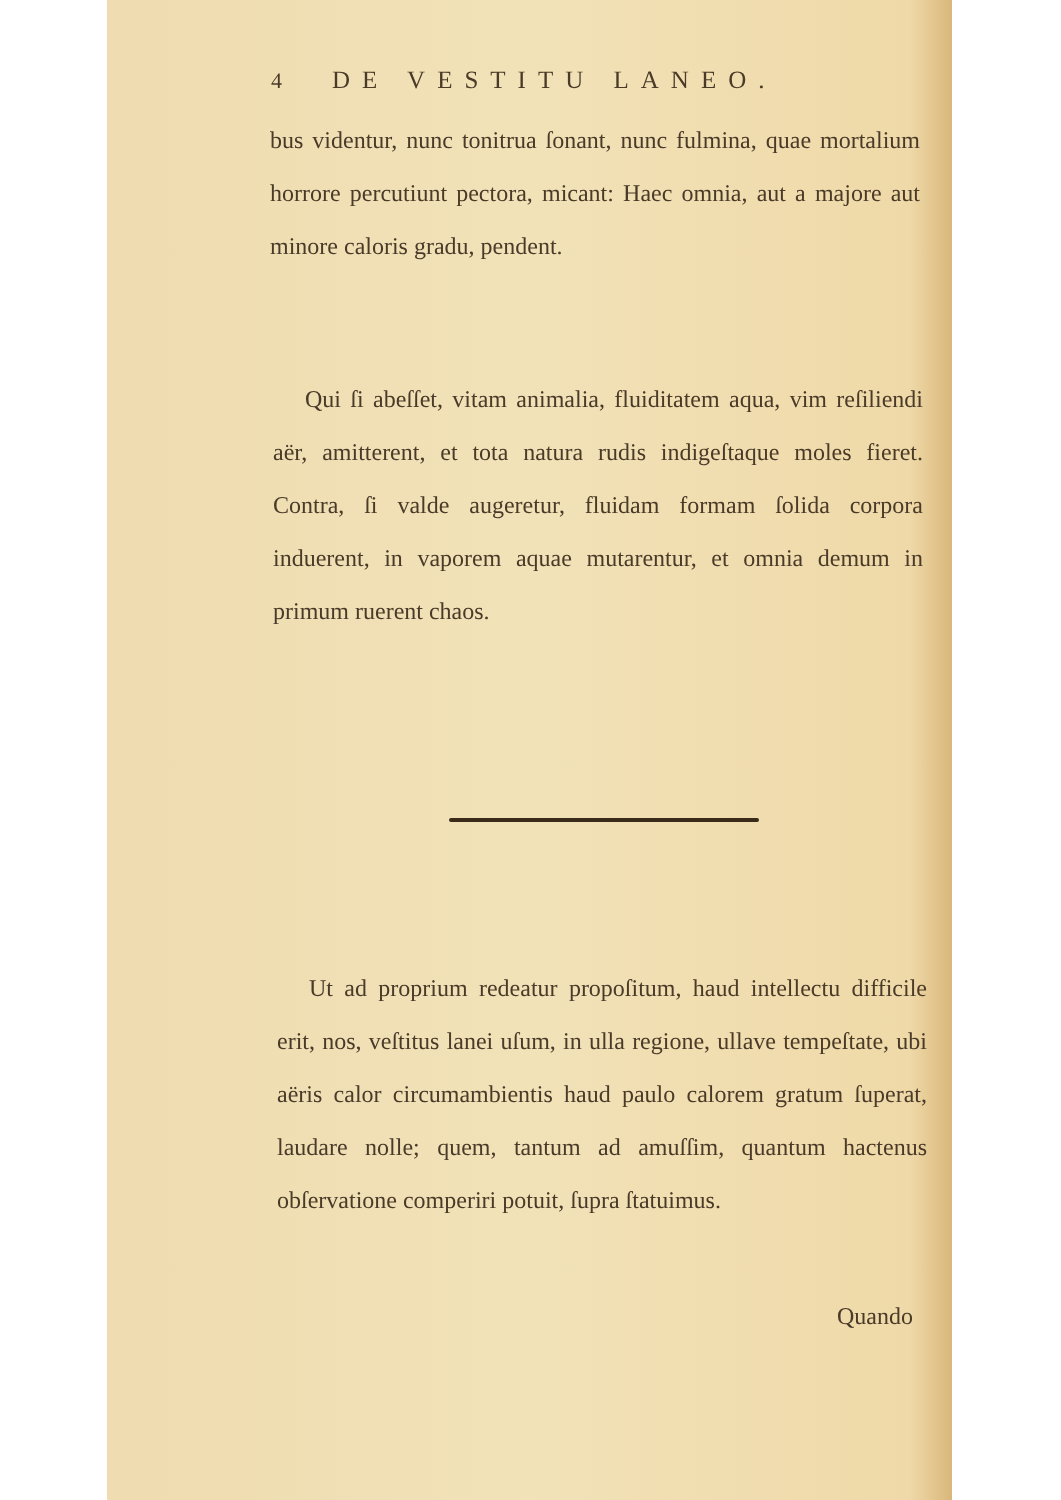4 DE VESTITU LANEO.
bus videntur, nunc tonitrua ſonant, nunc fulmina, quae mortalium horrore percutiunt pectora, micant: Haec omnia, aut a majore aut minore caloris gradu, pendent.
Qui ſi abeſſet, vitam animalia, fluiditatem aqua, vim reſiliendi aër, amitterent, et tota natura rudis indigeſtaque moles fieret. Contra, ſi valde augeretur, fluidam formam ſolida corpora induerent, in vaporem aquae mutarentur, et omnia demum in primum ruerent chaos.
Ut ad proprium redeatur propoſitum, haud intellectu difficile erit, nos, veſtitus lanei uſum, in ulla regione, ullave tempeſtate, ubi aëris calor circumambientis haud paulo calorem gratum ſuperat, laudare nolle; quem, tantum ad amuſſim, quantum hactenus obſervatione comperiri potuit, ſupra ſtatuimus.
Quando